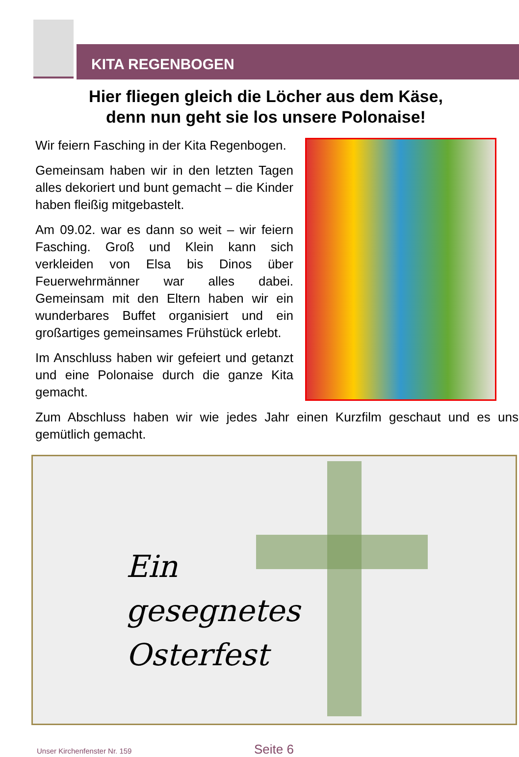KITA REGENBOGEN
Hier fliegen gleich die Löcher aus dem Käse,
denn nun geht sie los unsere Polonaise!
Wir feiern Fasching in der Kita Regenbogen.
Gemeinsam haben wir in den letzten Tagen alles dekoriert und bunt gemacht – die Kinder haben fleißig mitgebastelt.
Am 09.02. war es dann so weit – wir feiern Fasching. Groß und Klein kann sich verkleiden von Elsa bis Dinos über Feuerwehrmänner war alles dabei. Gemeinsam mit den Eltern haben wir ein wunderbares Buffet organisiert und ein großartiges gemeinsames Frühstück erlebt.
Im Anschluss haben wir gefeiert und getanzt und eine Polonaise durch die ganze Kita gemacht.
Zum Abschluss haben wir wie jedes Jahr einen Kurzfilm geschaut und es uns gemütlich gemacht.
Ein
gesegnetes
Osterfest
Unser Kirchenfenster Nr. 159 Seite 6